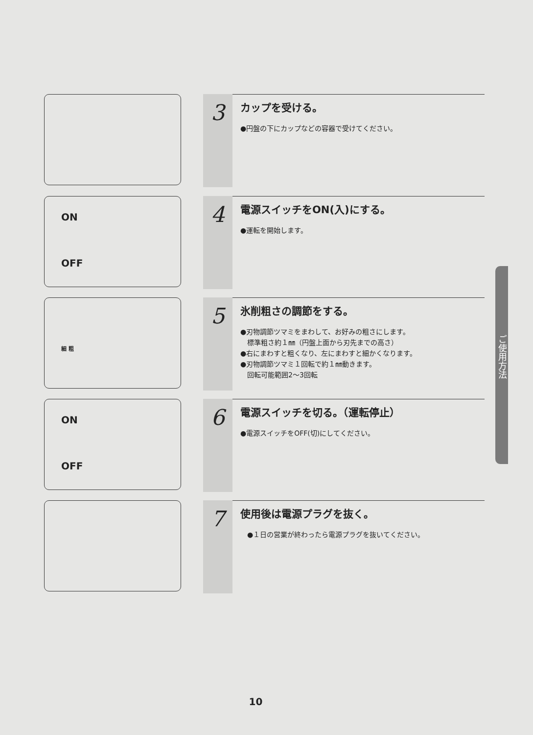3
カップを受ける。
●円盤の下にカップなどの容器で受けてください。
ON
OFF
4
電源スイッチをON(入)にする。
●運転を開始します。
細 粗
5
氷削粗さの調節をする。
●刃物調節ツマミをまわして、お好みの粗さにします。
　標準粗さ約１㎜（円盤上面から刃先までの高さ）
●右にまわすと粗くなり、左にまわすと細かくなります。
●刃物調節ツマミ１回転で約１㎜動きます。
　回転可能範囲2〜3回転
ON
OFF
6
電源スイッチを切る。（運転停止）
●電源スイッチをOFF(切)にしてください。
7
使用後は電源プラグを抜く。
　●１日の営業が終わったら電源プラグを抜いてください。
ご使用方法
10